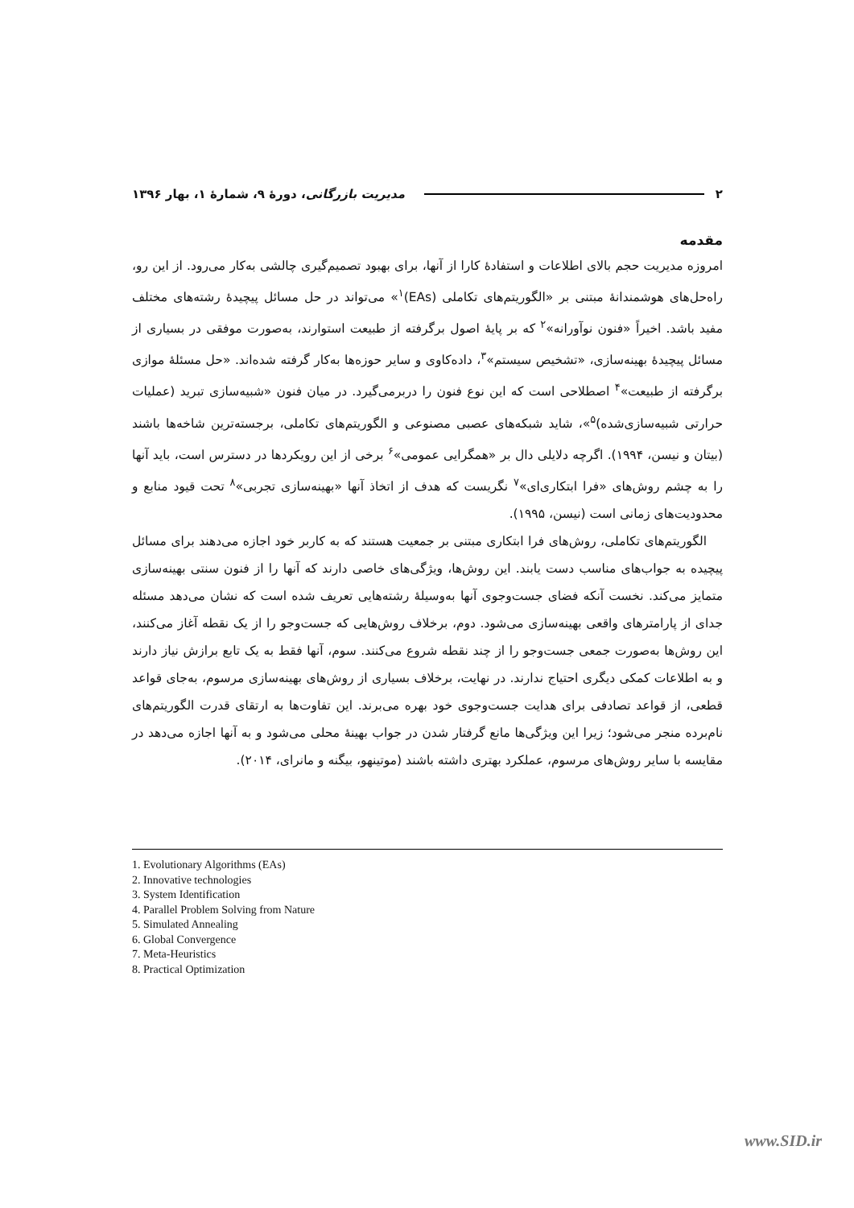۲ مدیریت بازرگانی، دورهٔ ۹، شمارهٔ ۱، بهار ۱۳۹۶
مقدمه
امروزه مدیریت حجم بالای اطلاعات و استفادهٔ کارا از آنها، برای بهبود تصمیم‌گیری چالشی به‌کار می‌رود. از این رو، راه‌حل‌های هوشمندانهٔ مبتنی بر «الگوریتم‌های تکاملی (EAs)<sup>۱</sup>» می‌تواند در حل مسائل پیچیدهٔ رشته‌های مختلف مفید باشد. اخیراً «فنون نوآورانه»<sup>۲</sup> که بر پایهٔ اصول برگرفته از طبیعت استوارند، به‌صورت موفقی در بسیاری از مسائل پیچیدهٔ بهینه‌سازی، «تشخیص سیستم»<sup>۳</sup>، داده‌کاوی و سایر حوزه‌ها به‌کار گرفته شده‌اند. «حل مسئلهٔ موازی برگرفته از طبیعت»<sup>۴</sup> اصطلاحی است که این نوع فنون را دربرمی‌گیرد. در میان فنون «شبیه‌سازی تبرید (عملیات حرارتی شبیه‌سازی‌شده)<sup>۵</sup>»، شاید شبکه‌های عصبی مصنوعی و الگوریتم‌های تکاملی، برجسته‌ترین شاخه‌ها باشند (بیتان و نیسن، ۱۹۹۴). اگرچه دلایلی دال بر «همگرایی عمومی»<sup>۶</sup> برخی از این رویکردها در دسترس است، باید آنها را به چشم روش‌های «فرا ابتکاری‌ای»<sup>۷</sup> نگریست که هدف از اتخاذ آنها «بهینه‌سازی تجربی»<sup>۸</sup> تحت قیود منابع و محدودیت‌های زمانی است (نیسن، ۱۹۹۵).
الگوریتم‌های تکاملی، روش‌های فرا ابتکاری مبتنی بر جمعیت هستند که به کاربر خود اجازه می‌دهند برای مسائل پیچیده به جواب‌های مناسب دست یابند. این روش‌ها، ویژگی‌های خاصی دارند که آنها را از فنون سنتی بهینه‌سازی متمایز می‌کند. نخست آنکه فضای جست‌وجوی آنها به‌وسیلهٔ رشته‌هایی تعریف شده است که نشان می‌دهد مسئله جدای از پارامترهای واقعی بهینه‌سازی می‌شود. دوم، برخلاف روش‌هایی که جست‌وجو را از یک نقطه آغاز می‌کنند، این روش‌ها به‌صورت جمعی جست‌وجو را از چند نقطه شروع می‌کنند. سوم، آنها فقط به یک تابع برازش نیاز دارند و به اطلاعات کمکی دیگری احتیاج ندارند. در نهایت، برخلاف بسیاری از روش‌های بهینه‌سازی مرسوم، به‌جای قواعد قطعی، از قواعد تصادفی برای هدایت جست‌وجوی خود بهره می‌برند. این تفاوت‌ها به ارتقای قدرت الگوریتم‌های نام‌برده منجر می‌شود؛ زیرا این ویژگی‌ها مانع گرفتار شدن در جواب بهینهٔ محلی می‌شود و به آنها اجازه می‌دهد در مقایسه با سایر روش‌های مرسوم، عملکرد بهتری داشته باشند (موتینهو، بیگنه و مانرای، ۲۰۱۴).
1. Evolutionary Algorithms (EAs)
2. Innovative technologies
3. System Identification
4. Parallel Problem Solving from Nature
5. Simulated Annealing
6. Global Convergence
7. Meta-Heuristics
8. Practical Optimization
www.SID.ir